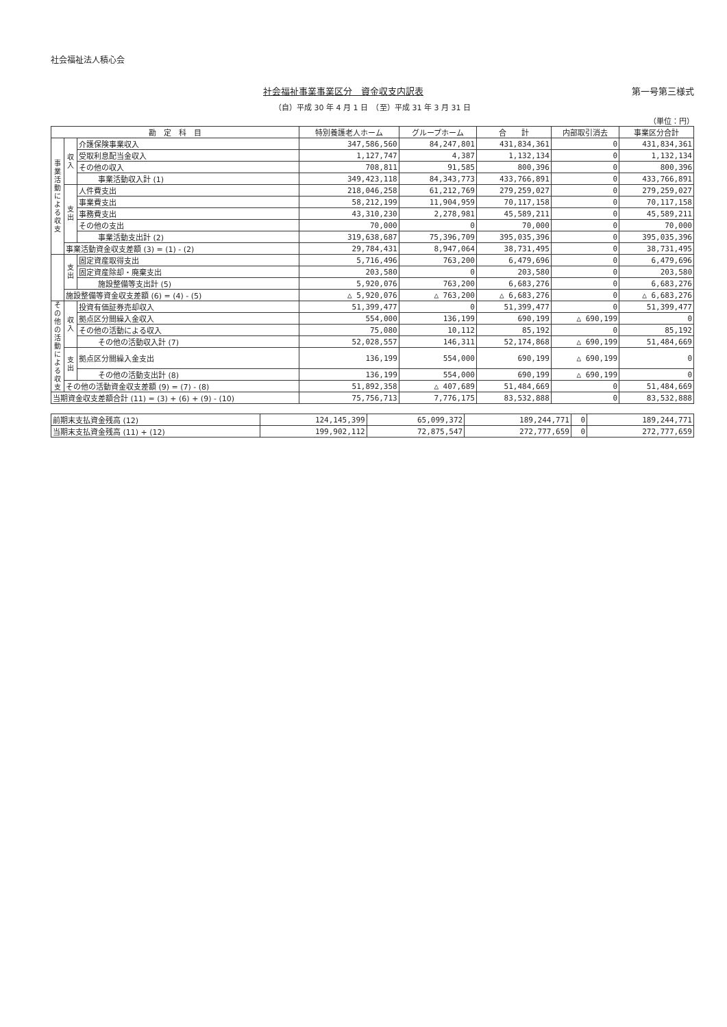社会福祉法人積心会
社会福祉事業事業区分　資金収支内訳表 第一号第三様式
（自）平成 30 年 4 月 1 日　（至）平成 31 年 3 月 31 日
（単位：円）
| 勘 定 科 目 | | | 特別養護老人ホーム | グループホーム | 合 計 | 内部取引消去 | 事業区分合計 |
| --- | --- | --- | --- | --- | --- | --- | --- |
| 事業活動による収支 | 収入 | 介護保険事業収入 | 347,586,560 | 84,247,801 | 431,834,361 | 0 | 431,834,361 |
| | | 受取利息配当金収入 | 1,127,747 | 4,387 | 1,132,134 | 0 | 1,132,134 |
| | | その他の収入 | 708,811 | 91,585 | 800,396 | 0 | 800,396 |
| | | 事業活動収入計 (1) | 349,423,118 | 84,343,773 | 433,766,891 | 0 | 433,766,891 |
| | 支出 | 人件費支出 | 218,046,258 | 61,212,769 | 279,259,027 | 0 | 279,259,027 |
| | | 事業費支出 | 58,212,199 | 11,904,959 | 70,117,158 | 0 | 70,117,158 |
| | | 事務費支出 | 43,310,230 | 2,278,981 | 45,589,211 | 0 | 45,589,211 |
| | | その他の支出 | 70,000 | 0 | 70,000 | 0 | 70,000 |
| | | 事業活動支出計 (2) | 319,638,687 | 75,396,709 | 395,035,396 | 0 | 395,035,396 |
| | 事業活動資金収支差額 (3) = (1) - (2) | | 29,784,431 | 8,947,064 | 38,731,495 | 0 | 38,731,495 |
| | 支出 | 固定資産取得支出 | 5,716,496 | 763,200 | 6,479,696 | 0 | 6,479,696 |
| | | 固定資産除却・廃棄支出 | 203,580 | 0 | 203,580 | 0 | 203,580 |
| | | 施設整備等支出計 (5) | 5,920,076 | 763,200 | 6,683,276 | 0 | 6,683,276 |
| | 施設整備等資金収支差額 (6) = (4) - (5) | | △ 5,920,076 | △ 763,200 | △ 6,683,276 | 0 | △ 6,683,276 |
| その他の活動による収支 | 収入 | 投資有価証券売却収入 | 51,399,477 | 0 | 51,399,477 | 0 | 51,399,477 |
| | | 拠点区分間繰入金収入 | 554,000 | 136,199 | 690,199 | △ 690,199 | 0 |
| | | その他の活動による収入 | 75,080 | 10,112 | 85,192 | 0 | 85,192 |
| | | その他の活動収入計 (7) | 52,028,557 | 146,311 | 52,174,868 | △ 690,199 | 51,484,669 |
| | 支出 | 拠点区分間繰入金支出 | 136,199 | 554,000 | 690,199 | △ 690,199 | 0 |
| | | その他の活動支出計 (8) | 136,199 | 554,000 | 690,199 | △ 690,199 | 0 |
| | その他の活動資金収支差額 (9) = (7) - (8) | | 51,892,358 | △ 407,689 | 51,484,669 | 0 | 51,484,669 |
| 当期資金収支差額合計 (11) = (3) + (6) + (9) - (10) | | | 75,756,713 | 7,776,175 | 83,532,888 | 0 | 83,532,888 |
| 前期末支払資金残高 (12) | 124,145,399 | 65,099,372 | 189,244,771 | 0 | 189,244,771 |
| 当期末支払資金残高 (11) + (12) | 199,902,112 | 72,875,547 | 272,777,659 | 0 | 272,777,659 |